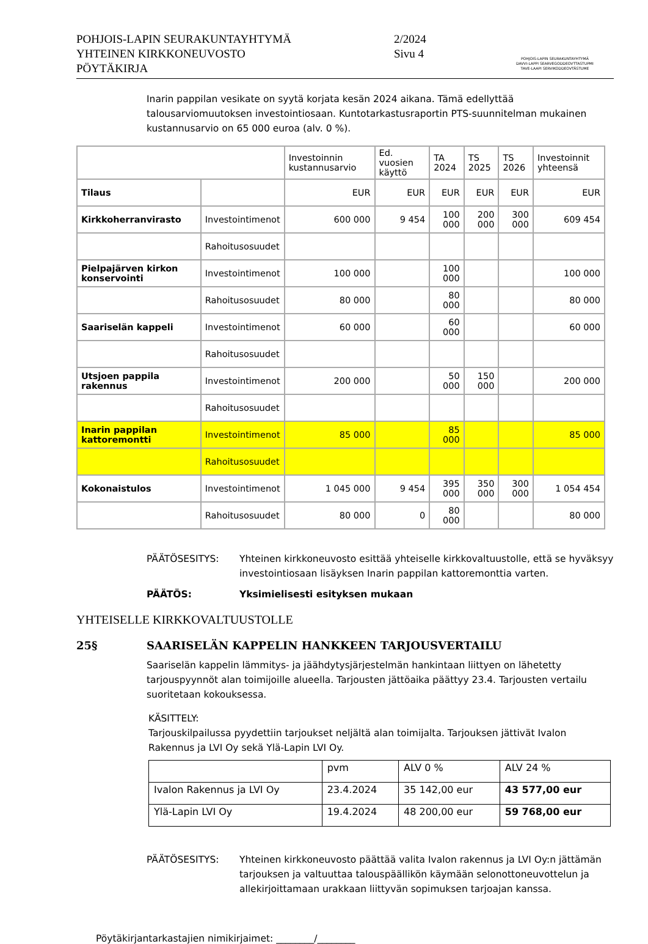POHJOIS-LAPIN SEURAKUNTAYHTYMÄ
YHTEINEN KIRKKONEUVOSTO
PÖYTÄKIRJA
2/2024
Sivu 4
POHJOIS-LAPIN SEURAKUNTAYHTYMÄ
DAVVI-LAPPI SEARVEGODDEOVTTASTUPMI
TAVE-LAAPI SERVIKODDEOVTÂSTUME
Inarin pappilan vesikate on syytä korjata kesän 2024 aikana. Tämä edellyttää talousarviomuutoksen investointiosaan. Kuntotarkastusraportin PTS-suunnitelman mukainen kustannusarvio on 65 000 euroa (alv. 0 %).
| | | Investoinnin kustannusarvio | Ed. vuosien käyttö | TA 2024 | TS 2025 | TS 2026 | Investoinnit yhteensä |
| Tilaus | | EUR | EUR | EUR | EUR | EUR | EUR |
| Kirkkoherranvirasto | Investointimenot | 600 000 | 9 454 | 100 000 | 200 000 | 300 000 | 609 454 |
| | Rahoitusosuudet | | | | | | |
| Pielpajärven kirkon konservointi | Investointimenot | 100 000 | | 100 000 | | | 100 000 |
| | Rahoitusosuudet | 80 000 | | 80 000 | | | 80 000 |
| Saariselän kappeli | Investointimenot | 60 000 | | 60 000 | | | 60 000 |
| | Rahoitusosuudet | | | | | | |
| Utsjoen pappila rakennus | Investointimenot | 200 000 | | 50 000 | 150 000 | | 200 000 |
| | Rahoitusosuudet | | | | | | |
| Inarin pappilan kattoremontti | Investointimenot | 85 000 | | 85 000 | | | 85 000 |
| | Rahoitusosuudet | | | | | | |
| Kokonaistulos | Investointimenot | 1 045 000 | 9 454 | 395 000 | 350 000 | 300 000 | 1 054 454 |
| | Rahoitusosuudet | 80 000 | 0 | 80 000 | | | 80 000 |
PÄÄTÖSESITYS: Yhteinen kirkkoneuvosto esittää yhteiselle kirkkovaltuustolle, että se hyväksyy investointiosaan lisäyksen Inarin pappilan kattoremonttia varten.
PÄÄTÖS: Yksimielisesti esityksen mukaan
YHTEISELLE KIRKKOVALTUUSTOLLE
25§ SAARISELÄN KAPPELIN HANKKEEN TARJOUSVERTAILU
Saariselän kappelin lämmitys- ja jäähdytysjärjestelmän hankintaan liittyen on lähetetty tarjouspyynnöt alan toimijoille alueella. Tarjousten jättöaika päättyy 23.4. Tarjousten vertailu suoritetaan kokouksessa.
KÄSITTELY:
Tarjouskilpailussa pyydettiin tarjoukset neljältä alan toimijalta. Tarjouksen jättivät Ivalon Rakennus ja LVI Oy sekä Ylä-Lapin LVI Oy.
| | pvm | ALV 0 % | ALV 24 % |
| Ivalon Rakennus ja LVI Oy | 23.4.2024 | 35 142,00 eur | 43 577,00 eur |
| Ylä-Lapin LVI Oy | 19.4.2024 | 48 200,00 eur | 59 768,00 eur |
PÄÄTÖSESITYS: Yhteinen kirkkoneuvosto päättää valita Ivalon rakennus ja LVI Oy:n jättämän tarjouksen ja valtuuttaa talouspäällikön käymään selonottoneuvottelun ja allekirjoittamaan urakkaan liittyvän sopimuksen tarjoajan kanssa.
Pöytäkirjantarkastajien nimikirjaimet: ________/________